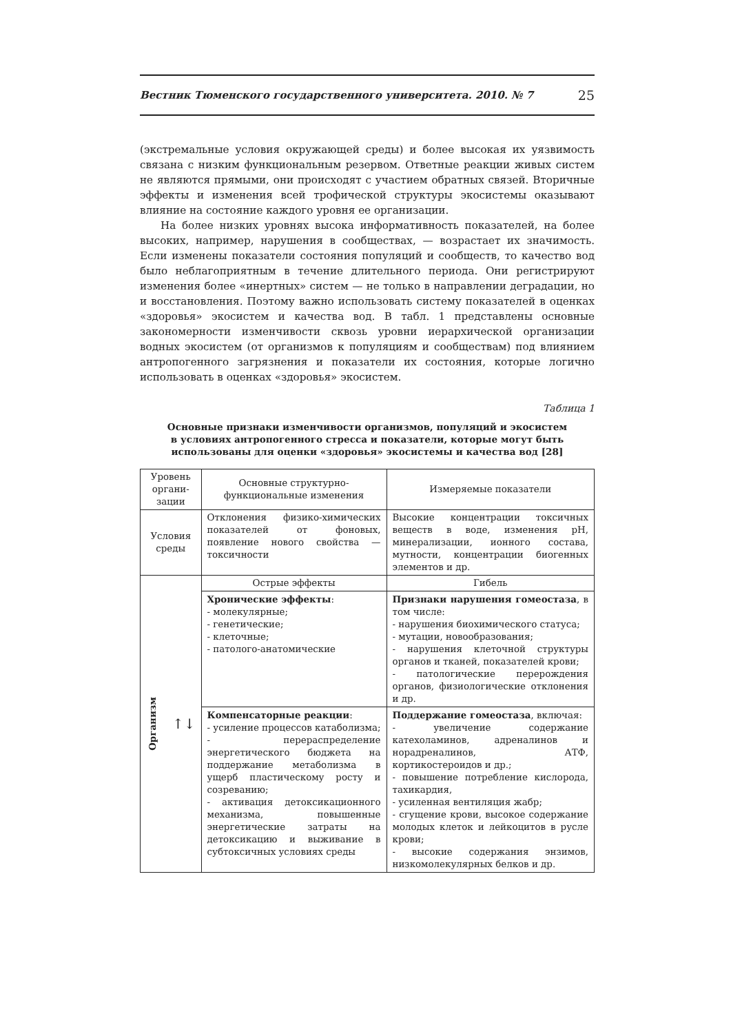Вестник Тюменского государственного университета. 2010. № 7 25
(экстремальные условия окружающей среды) и более высокая их уязвимость связана с низким функциональным резервом. Ответные реакции живых систем не являются прямыми, они происходят с участием обратных связей. Вторичные эффекты и изменения всей трофической структуры экосистемы оказывают влияние на состояние каждого уровня ее организации.
На более низких уровнях высока информативность показателей, на более высоких, например, нарушения в сообществах, — возрастает их значимость. Если изменены показатели состояния популяций и сообществ, то качество вод было неблагоприятным в течение длительного периода. Они регистрируют изменения более «инертных» систем — не только в направлении деградации, но и восстановления. Поэтому важно использовать систему показателей в оценках «здоровья» экосистем и качества вод. В табл. 1 представлены основные закономерности изменчивости сквозь уровни иерархической организации водных экосистем (от организмов к популяциям и сообществам) под влиянием антропогенного загрязнения и показатели их состояния, которые логично использовать в оценках «здоровья» экосистем.
Таблица 1
Основные признаки изменчивости организмов, популяций и экосистем
в условиях антропогенного стресса и показатели, которые могут быть
использованы для оценки «здоровья» экосистемы и качества вод [28]
| Уровень органи-зации | Основные структурно- функциональные изменения | Измеряемые показатели |
| Условия среды | Отклонения физико-химических показателей от фоновых, появление нового свойства — токсичности | Высокие концентрации токсичных веществ в воде, изменения pH, минерализации, ионного состава, мутности, концентрации биогенных элементов и др. |
| Организм ↑↓ | Острые эффекты | Гибель |
| | Хронические эффекты : - молекулярные; - генетические; - клеточные; - патолого-анатомические | Признаки нарушения гомеостаза , в том числе: - нарушения биохимического статуса; - мутации, новообразования; - нарушения клеточной структуры органов и тканей, показателей крови; - патологические перерождения органов, физиологические отклонения и др. |
| | Компенсаторные реакции : - усиление процессов катаболизма; - перераспределение энергетического бюджета на поддержание метаболизма в ущерб пластическому росту и созреванию; - активация детоксикационного механизма, повышенные энергетические затраты на детоксикацию и выживание в субтоксичных условиях среды | Поддержание гомеостаза , включая: - увеличение содержание катехоламинов, адреналинов и норадреналинов, АТФ, кортикостероидов и др.; - повышение потребление кислорода, тахикардия, - усиленная вентиляция жабр; - сгущение крови, высокое содержание молодых клеток и лейкоцитов в русле крови; - высокие содержания энзимов, низкомолекулярных белков и др. |